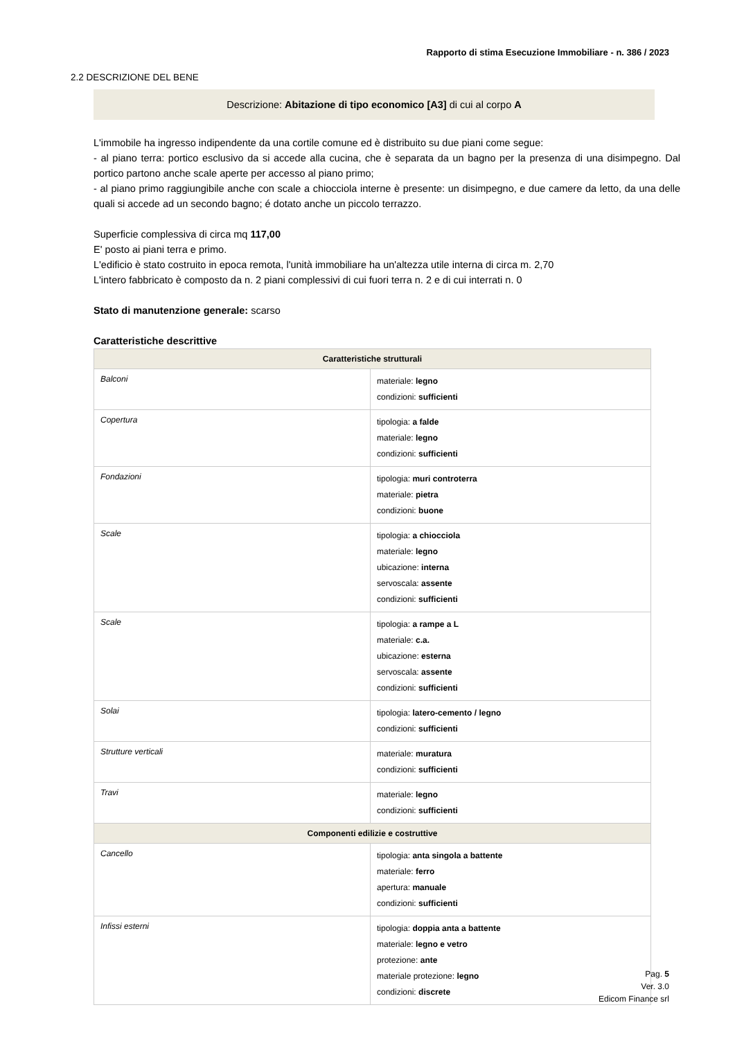Rapporto di stima Esecuzione Immobiliare - n. 386 / 2023
2.2 DESCRIZIONE DEL BENE
Descrizione: Abitazione di tipo economico [A3] di cui al corpo A
L'immobile ha ingresso indipendente da una cortile comune ed è distribuito su due piani come segue:
- al piano terra: portico esclusivo da si accede alla cucina, che è separata da un bagno per la presenza di una disimpegno. Dal portico partono anche scale aperte per accesso al piano primo;
- al piano primo raggiungibile anche con scale a chiocciola interne è presente: un disimpegno, e due camere da letto, da una delle quali si accede ad un secondo bagno; é dotato anche un piccolo terrazzo.
Superficie complessiva di circa mq 117,00
E' posto ai piani terra e primo.
L'edificio è stato costruito in epoca remota, l'unità immobiliare ha un'altezza utile interna di circa m. 2,70
L'intero fabbricato è composto da n. 2 piani complessivi di cui fuori terra n. 2 e di cui interrati n. 0
Stato di manutenzione generale: scarso
Caratteristiche descrittive
| Caratteristiche strutturali | |
| --- | --- |
| Balconi | materiale: legno condizioni: sufficienti |
| Copertura | tipologia: a falde materiale: legno condizioni: sufficienti |
| Fondazioni | tipologia: muri controterra materiale: pietra condizioni: buone |
| Scale | tipologia: a chiocciola materiale: legno ubicazione: interna servoscala: assente condizioni: sufficienti |
| Scale | tipologia: a rampe a L materiale: c.a. ubicazione: esterna servoscala: assente condizioni: sufficienti |
| Solai | tipologia: latero-cemento / legno condizioni: sufficienti |
| Strutture verticali | materiale: muratura condizioni: sufficienti |
| Travi | materiale: legno condizioni: sufficienti |
| Componenti edilizie e costruttive | |
| Cancello | tipologia: anta singola a battente materiale: ferro apertura: manuale condizioni: sufficienti |
| Infissi esterni | tipologia: doppia anta a battente materiale: legno e vetro protezione: ante materiale protezione: legno condizioni: discrete |
Pag. 5
Ver. 3.0
Edicom Finance srl